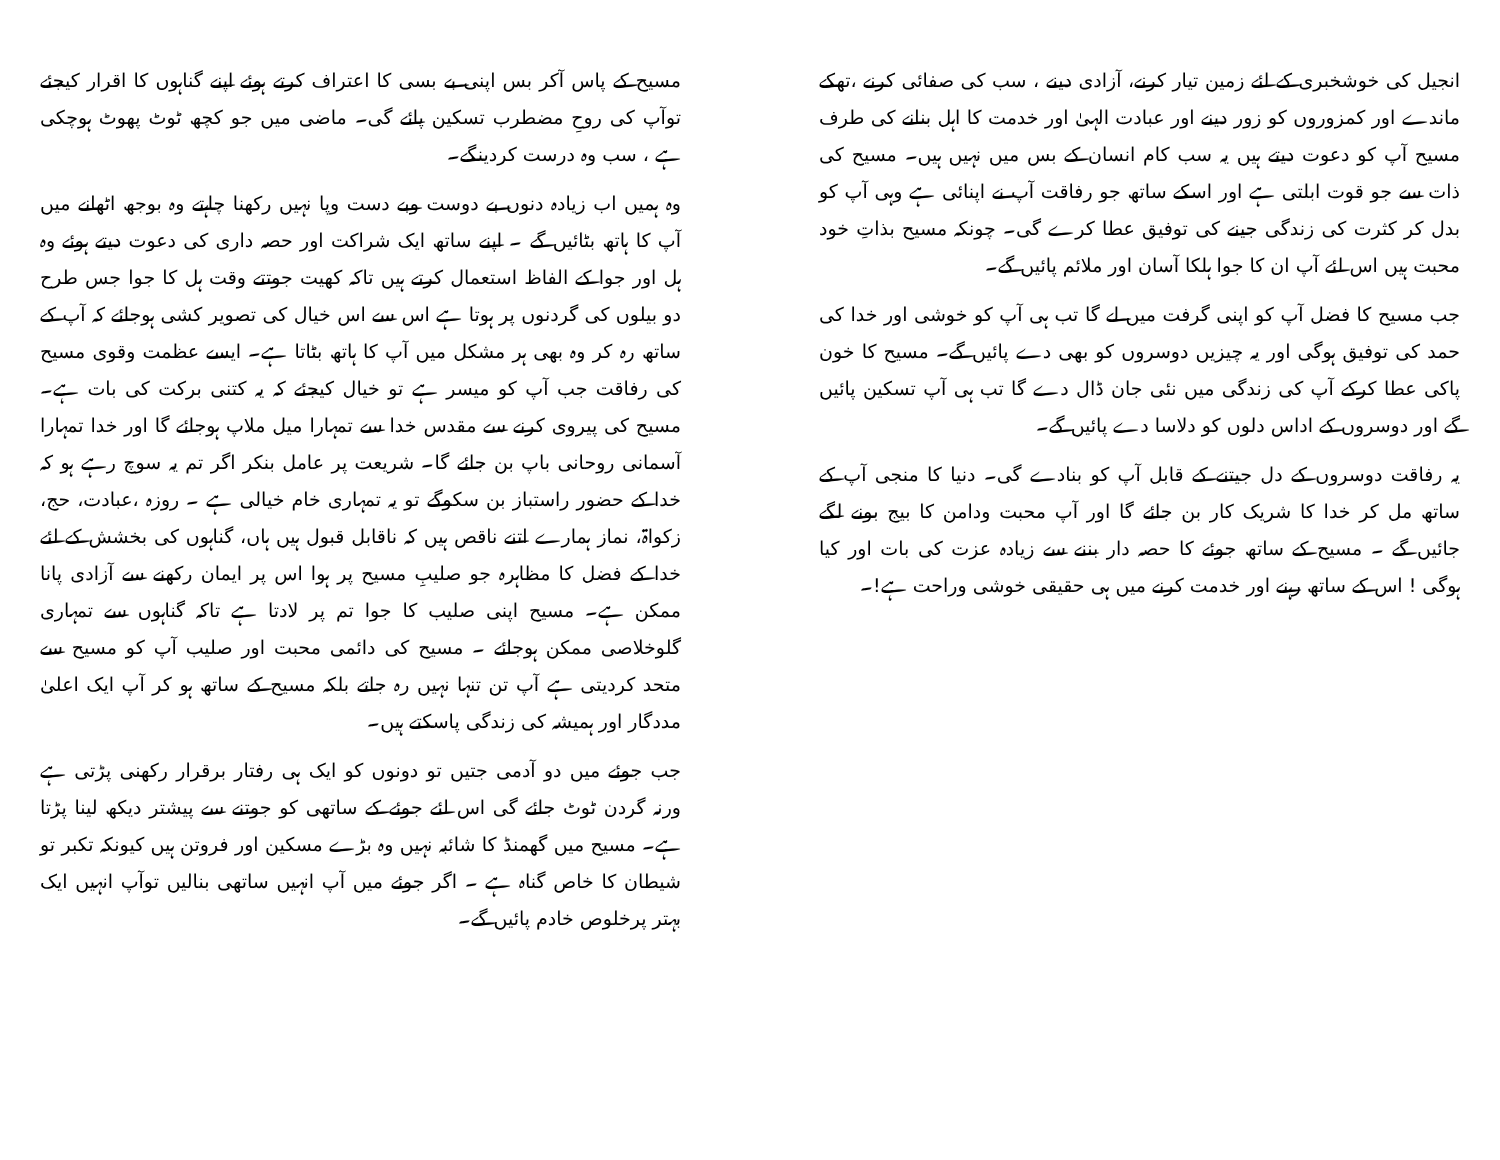مسیح کے پاس آکر بس اپنی بے بسی کا اعتراف کرتے ہوئے اپنے گناہوں کا اقرار کیجئے توآپ کی روحِ مضطرب تسکین پائے گی۔ ماضی میں جو کچھ ٹوٹ پھوٹ ہوچکی ہے ، سب وہ درست کردینگے۔
وہ ہمیں اب زیادہ دنوں بے دوست وبے دست وپا نہیں رکھنا چاہتے وہ بوجھ اٹھانے میں آپ کا ہاتھ بٹائیں گے ۔ اپنے ساتھ ایک شراکت اور حصہ داری کی دعوت دیتے ہوئے وہ ہل اور جوا کے الفاظ استعمال کرتے ہیں تاکہ کھیت جوتتے وقت ہل کا جوا جس طرح دو بیلوں کی گردنوں پر ہوتا ہے اس سے اس خیال کی تصویر کشی ہوجائے کہ آپ کے ساتھ رہ کر وہ بھی ہر مشکل میں آپ کا ہاتھ بٹاتا ہے۔ ایسے عظمت وقوی مسیح کی رفاقت جب آپ کو میسر ہے تو خیال کیجئے کہ یہ کتنی برکت کی بات ہے۔ مسیح کی پیروی کرنے سے مقدس خدا سے تمہارا میل ملاپ ہوجائے گا اور خدا تمہارا آسمانی روحانی باپ بن جائے گا۔ شریعت پر عامل بنکر اگر تم یہ سوچ رہے ہو کہ خدا کے حضور راستباز بن سکوگے تو یہ تمہاری خام خیالی ہے ۔ روزہ ،عبادت، حج، زکواۃ، نماز ہمارے اتنے ناقص ہیں کہ ناقابل قبول ہیں ہاں، گناہوں کی بخشش کے لئے خدا کے فضل کا مظاہرہ جو صلیبِ مسیح پر ہوا اس پر ایمان رکھنے سے آزادی پانا ممکن ہے۔ مسیح اپنی صلیب کا جوا تم پر لادتا ہے تاکہ گناہوں سے تمہاری گلوخلاصی ممکن ہوجائے ۔ مسیح کی دائمی محبت اور صلیب آپ کو مسیح سے متحد کردیتی ہے آپ تن تنہا نہیں رہ جاتے بلکہ مسیح کے ساتھ ہو کر آپ ایک اعلیٰ مددگار اور ہمیشہ کی زندگی پاسکتے ہیں۔
جب جوئے میں دو آدمی جتیں تو دونوں کو ایک ہی رفتار برقرار رکھنی پڑتی ہے ورنہ گردن ٹوٹ جائے گی اس لئے جوئے کے ساتھی کو جوتنے سے پیشتر دیکھ لینا پڑتا ہے۔ مسیح میں گھمنڈ کا شائبہ نہیں وہ بڑے مسکین اور فروتن ہیں کیونکہ تکبر تو شیطان کا خاص گناہ ہے ۔ اگر جوئے میں آپ انہیں ساتھی بنالیں توآپ انہیں ایک بہتر پرخلوص خادم پائیں گے۔
انجیل کی خوشخبری کے لئے زمین تیار کرنے، آزادی دینے ، سب کی صفائی کرنے ،تھکے ماندے اور کمزوروں کو زور دینے اور عبادت الہیٰ اور خدمت کا اہل بنانے کی طرف مسیح آپ کو دعوت دیتے ہیں یہ سب کام انسان کے بس میں نہیں ہیں۔ مسیح کی ذات سے جو قوت ابلتی ہے اور اسکے ساتھ جو رفاقت آپ نے اپنائی ہے وہی آپ کو بدل کر کثرت کی زندگی جینے کی توفیق عطا کرے گی۔ چونکہ مسیح بذاتِ خود محبت ہیں اس لئے آپ ان کا جوا ہلکا آسان اور ملائم پائیں گے۔
جب مسیح کا فضل آپ کو اپنی گرفت میں لے گا تب ہی آپ کو خوشی اور خدا کی حمد کی توفیق ہوگی اور یہ چیزیں دوسروں کو بھی دے پائیں گے۔ مسیح کا خون پاکی عطا کرکے آپ کی زندگی میں نئی جان ڈال دے گا تب ہی آپ تسکین پائیں گے اور دوسروں کے اداس دلوں کو دلاسا دے پائیں گے۔
یہ رفاقت دوسروں کے دل جیتنے کے قابل آپ کو بنادے گی۔ دنیا کا منجی آپ کے ساتھ مل کر خدا کا شریک کار بن جائے گا اور آپ محبت ودامن کا بیج بونے لگے جائیں گے ۔ مسیح کے ساتھ جوئے کا حصہ دار بننے سے زیادہ عزت کی بات اور کیا ہوگی ! اس کے ساتھ رہنے اور خدمت کرنے میں ہی حقیقی خوشی وراحت ہے!۔